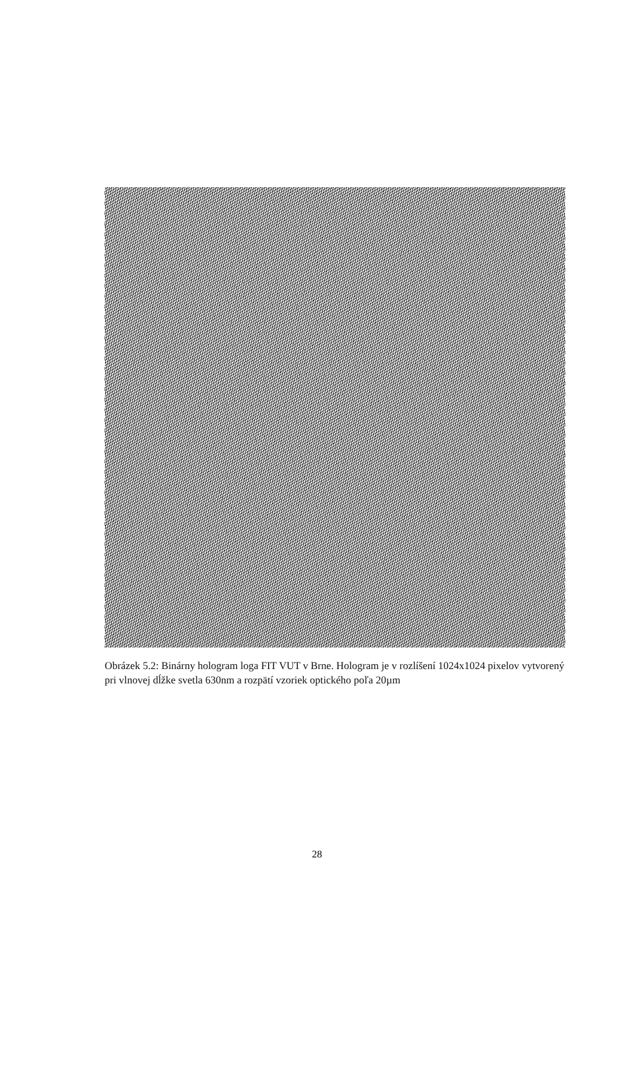Obrázek 5.2: Binárny hologram loga FIT VUT v Brne. Hologram je v rozlíšení 1024x1024 pixelov vytvorený pri vlnovej dĺžke svetla 630nm a rozpätí vzoriek optického poľa 20µm
28